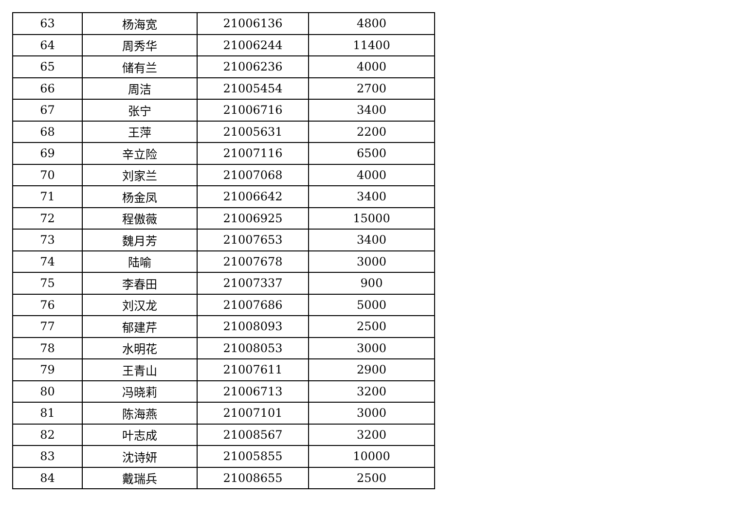| 63 | 杨海宽 | 21006136 | 4800 |
| 64 | 周秀华 | 21006244 | 11400 |
| 65 | 储有兰 | 21006236 | 4000 |
| 66 | 周洁 | 21005454 | 2700 |
| 67 | 张宁 | 21006716 | 3400 |
| 68 | 王萍 | 21005631 | 2200 |
| 69 | 辛立险 | 21007116 | 6500 |
| 70 | 刘家兰 | 21007068 | 4000 |
| 71 | 杨金凤 | 21006642 | 3400 |
| 72 | 程傲薇 | 21006925 | 15000 |
| 73 | 魏月芳 | 21007653 | 3400 |
| 74 | 陆喻 | 21007678 | 3000 |
| 75 | 李春田 | 21007337 | 900 |
| 76 | 刘汉龙 | 21007686 | 5000 |
| 77 | 郁建芹 | 21008093 | 2500 |
| 78 | 水明花 | 21008053 | 3000 |
| 79 | 王青山 | 21007611 | 2900 |
| 80 | 冯晓莉 | 21006713 | 3200 |
| 81 | 陈海燕 | 21007101 | 3000 |
| 82 | 叶志成 | 21008567 | 3200 |
| 83 | 沈诗妍 | 21005855 | 10000 |
| 84 | 戴瑞兵 | 21008655 | 2500 |